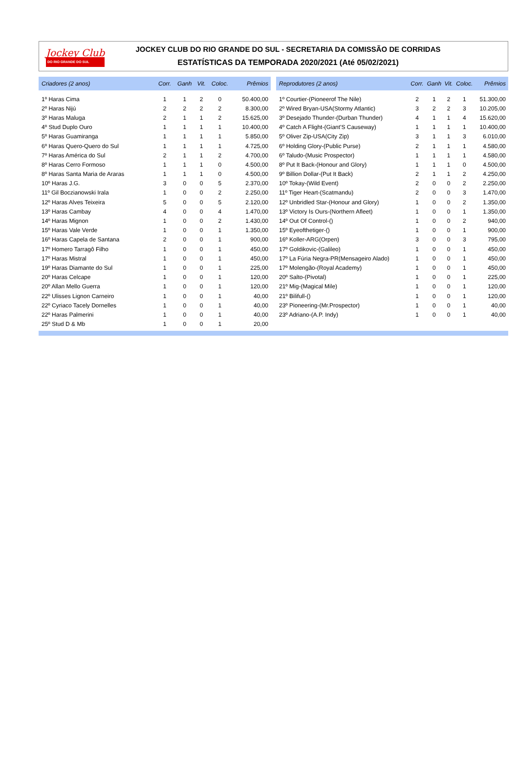Jockey Club
DO RIO GRANDE DO SUL
JOCKEY CLUB DO RIO GRANDE DO SUL - SECRETARIA DA COMISSÃO DE CORRIDAS
ESTATÍSTICAS DA TEMPORADA 2020/2021 (Até 05/02/2021)
| Criadores (2 anos) | Corr. | Ganh | Vit. | Coloc. | Prêmios |
| --- | --- | --- | --- | --- | --- |
| 1º Haras Cima | 1 | 1 | 2 | 0 | 50.400,00 |
| 2º Haras Nijú | 2 | 2 | 2 | 2 | 8.300,00 |
| 3º Haras Maluga | 2 | 1 | 1 | 2 | 15.625,00 |
| 4º Stud Duplo Ouro | 1 | 1 | 1 | 1 | 10.400,00 |
| 5º Haras Guamiranga | 1 | 1 | 1 | 1 | 5.850,00 |
| 6º Haras Quero-Quero do Sul | 1 | 1 | 1 | 1 | 4.725,00 |
| 7º Haras América do Sul | 2 | 1 | 1 | 2 | 4.700,00 |
| 8º Haras Cerro Formoso | 1 | 1 | 1 | 0 | 4.500,00 |
| 8º Haras Santa Maria de Araras | 1 | 1 | 1 | 0 | 4.500,00 |
| 10º Haras J.G. | 3 | 0 | 0 | 5 | 2.370,00 |
| 11º Gil Boczianowski Irala | 1 | 0 | 0 | 2 | 2.250,00 |
| 12º Haras Alves Teixeira | 5 | 0 | 0 | 5 | 2.120,00 |
| 13º Haras Cambay | 4 | 0 | 0 | 4 | 1.470,00 |
| 14º Haras Mignon | 1 | 0 | 0 | 2 | 1.430,00 |
| 15º Haras Vale Verde | 1 | 0 | 0 | 1 | 1.350,00 |
| 16º Haras Capela de Santana | 2 | 0 | 0 | 1 | 900,00 |
| 17º Homero Tarragô Filho | 1 | 0 | 0 | 1 | 450,00 |
| 17º Haras Mistral | 1 | 0 | 0 | 1 | 450,00 |
| 19º Haras Diamante do Sul | 1 | 0 | 0 | 1 | 225,00 |
| 20º Haras Celcape | 1 | 0 | 0 | 1 | 120,00 |
| 20º Allan Mello Guerra | 1 | 0 | 0 | 1 | 120,00 |
| 22º Ulisses Lignon Carneiro | 1 | 0 | 0 | 1 | 40,00 |
| 22º Cyriaco Tacely Dornelles | 1 | 0 | 0 | 1 | 40,00 |
| 22º Haras Palmerini | 1 | 0 | 0 | 1 | 40,00 |
| 25º Stud D & Mb | 1 | 0 | 0 | 1 | 20,00 |
| Reprodutores (2 anos) | Corr. | Ganh | Vit. | Coloc. | Prêmios |
| --- | --- | --- | --- | --- | --- |
| 1º Courtier-(Pioneerof The Nile) | 2 | 1 | 2 | 1 | 51.300,00 |
| 2º Wired Bryan-USA(Stormy Atlantic) | 3 | 2 | 2 | 3 | 10.205,00 |
| 3º Desejado Thunder-(Durban Thunder) | 4 | 1 | 1 | 4 | 15.620,00 |
| 4º Catch A Flight-(Giant'S Causeway) | 1 | 1 | 1 | 1 | 10.400,00 |
| 5º Oliver Zip-USA(City Zip) | 3 | 1 | 1 | 3 | 6.010,00 |
| 6º Holding Glory-(Public Purse) | 2 | 1 | 1 | 1 | 4.580,00 |
| 6º Taludo-(Music Prospector) | 1 | 1 | 1 | 1 | 4.580,00 |
| 8º Put It Back-(Honour and Glory) | 1 | 1 | 1 | 0 | 4.500,00 |
| 9º Billion Dollar-(Put It Back) | 2 | 1 | 1 | 2 | 4.250,00 |
| 10º Tokay-(Wild Event) | 2 | 0 | 0 | 2 | 2.250,00 |
| 11º Tiger Heart-(Scatmandu) | 2 | 0 | 0 | 3 | 1.470,00 |
| 12º Unbridled Star-(Honour and Glory) | 1 | 0 | 0 | 2 | 1.350,00 |
| 13º Victory Is Ours-(Northern Afleet) | 1 | 0 | 0 | 1 | 1.350,00 |
| 14º Out Of Control-() | 1 | 0 | 0 | 2 | 940,00 |
| 15º Eyeofthetiger-() | 1 | 0 | 0 | 1 | 900,00 |
| 16º Koller-ARG(Orpen) | 3 | 0 | 0 | 3 | 795,00 |
| 17º Goldikovic-(Galileo) | 1 | 0 | 0 | 1 | 450,00 |
| 17º La Fúria Negra-PR(Mensageiro Alado) | 1 | 0 | 0 | 1 | 450,00 |
| 17º Molengão-(Royal Academy) | 1 | 0 | 0 | 1 | 450,00 |
| 20º Salto-(Pivotal) | 1 | 0 | 0 | 1 | 225,00 |
| 21º Mig-(Magical Mile) | 1 | 0 | 0 | 1 | 120,00 |
| 21º Bilifull-() | 1 | 0 | 0 | 1 | 120,00 |
| 23º Pioneering-(Mr.Prospector) | 1 | 0 | 0 | 1 | 40,00 |
| 23º Adriano-(A.P. Indy) | 1 | 0 | 0 | 1 | 40,00 |